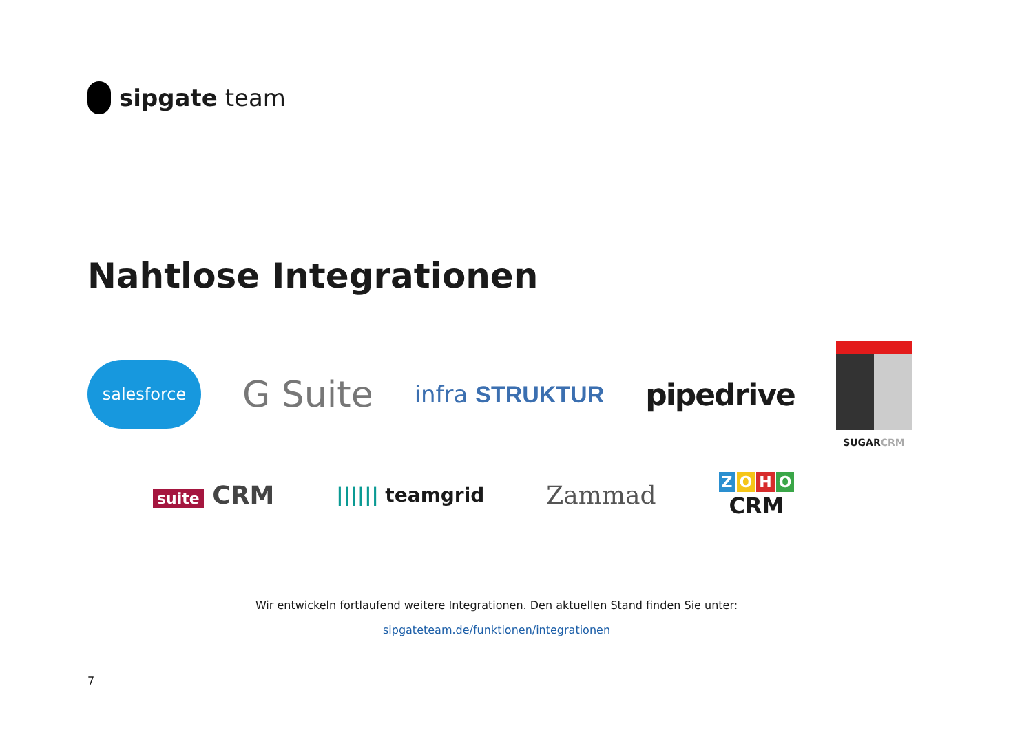sipgate team
Nahtlose Integrationen
salesforce
G Suite
infra STRUKTUR
pipedrive
SUGARCRM
suite CRM
|||||| teamgrid
Zammad
ZOHO
CRM
Wir entwickeln fortlaufend weitere Integrationen. Den aktuellen Stand finden Sie unter:
sipgateteam.de/funktionen/integrationen
7